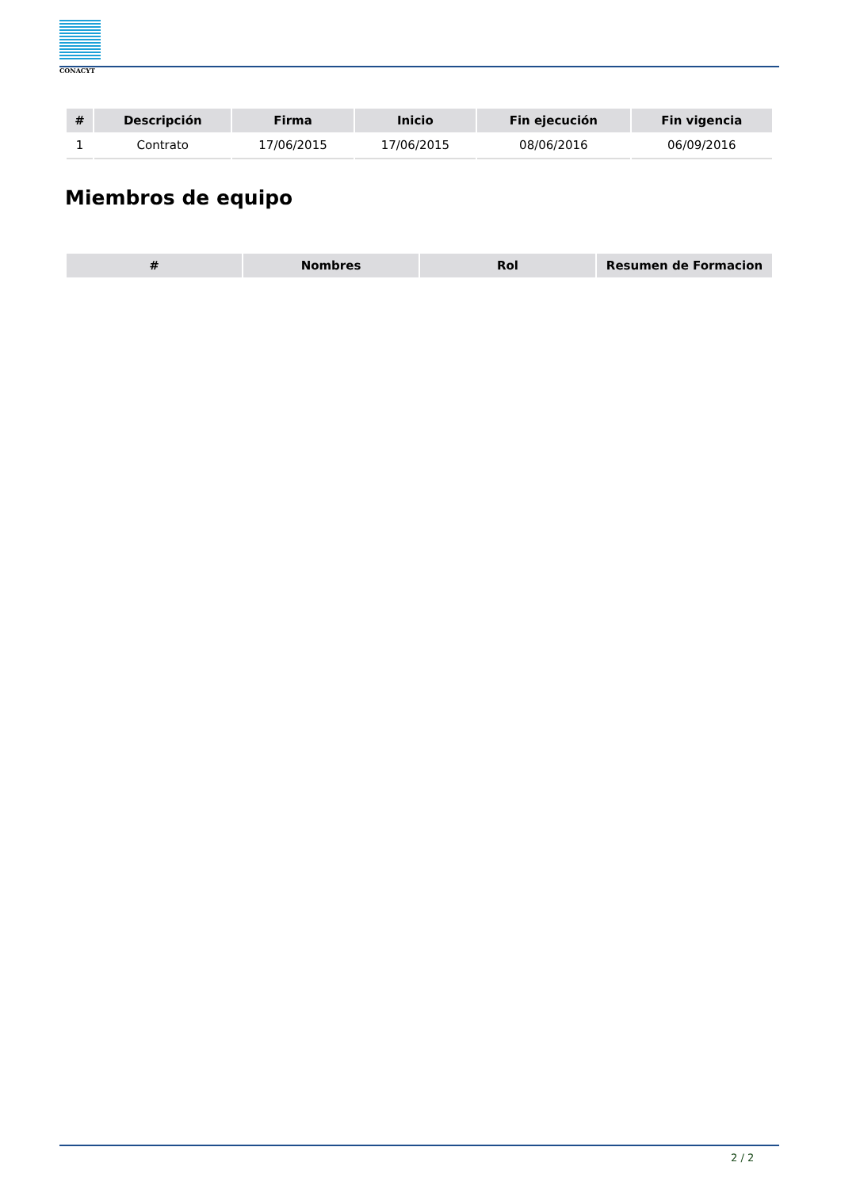CONACYT
| # | Descripción | Firma | Inicio | Fin ejecución | Fin vigencia |
| --- | --- | --- | --- | --- | --- |
| 1 | Contrato | 17/06/2015 | 17/06/2015 | 08/06/2016 | 06/09/2016 |
Miembros de equipo
| # | Nombres | Rol | Resumen de Formacion |
| --- | --- | --- | --- |
2 / 2